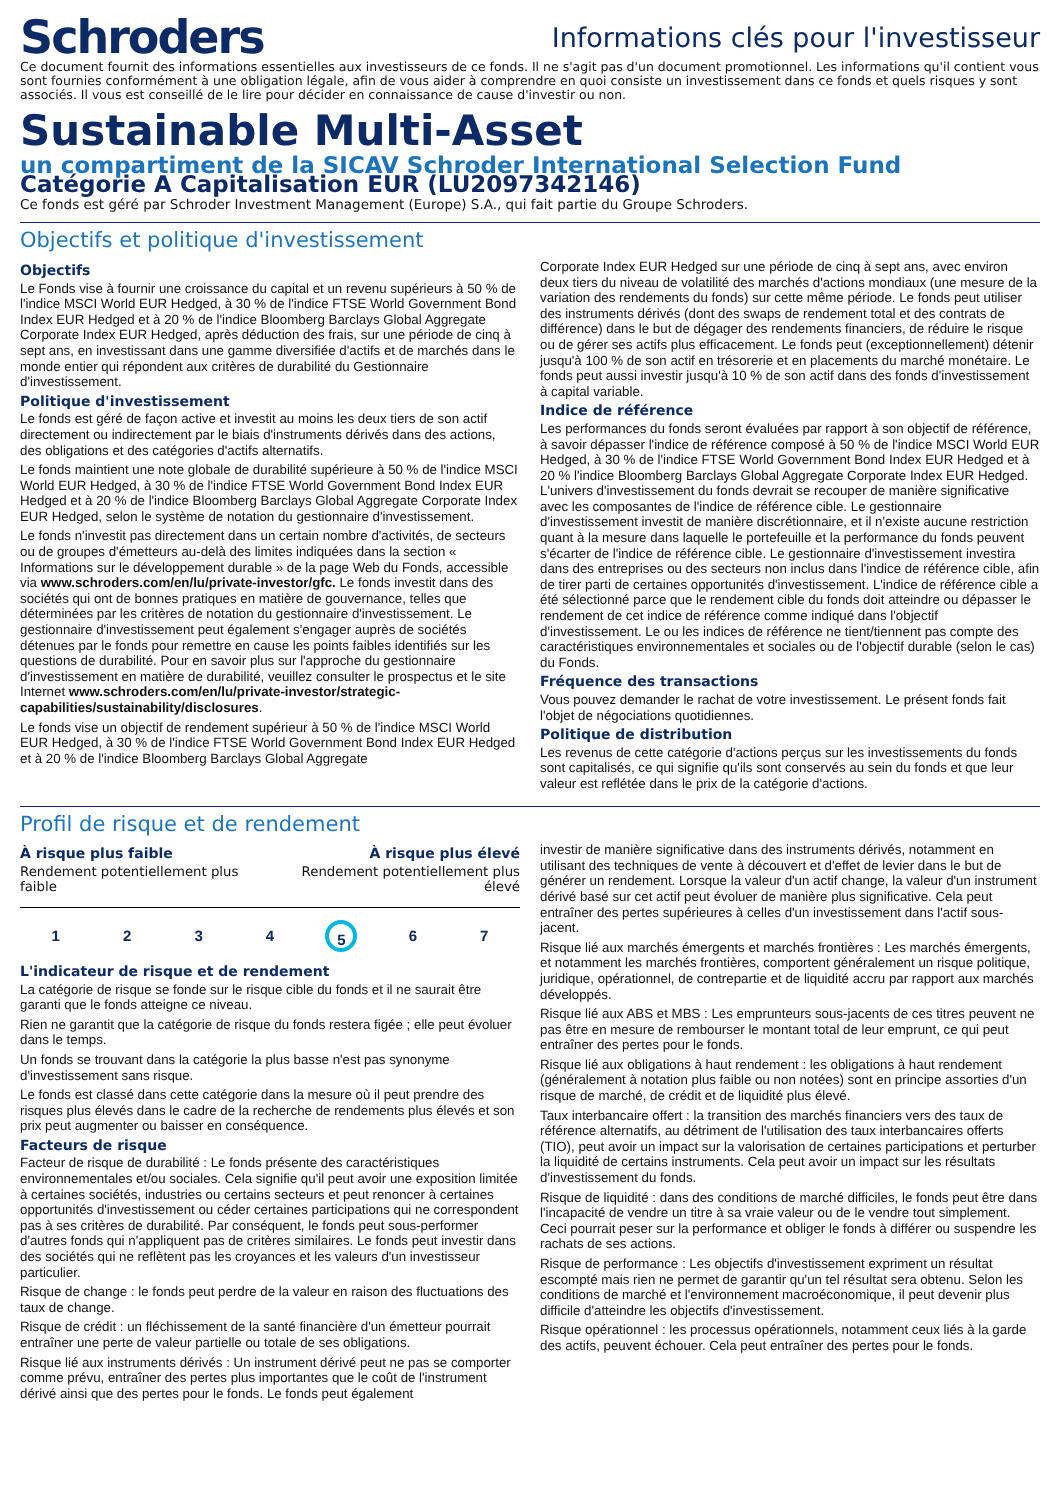Schroders
Informations clés pour l'investisseur
Ce document fournit des informations essentielles aux investisseurs de ce fonds. Il ne s'agit pas d'un document promotionnel. Les informations qu'il contient vous sont fournies conformément à une obligation légale, afin de vous aider à comprendre en quoi consiste un investissement dans ce fonds et quels risques y sont associés. Il vous est conseillé de le lire pour décider en connaissance de cause d'investir ou non.
Sustainable Multi-Asset
un compartiment de la SICAV Schroder International Selection Fund
Catégorie A Capitalisation EUR (LU2097342146)
Ce fonds est géré par Schroder Investment Management (Europe) S.A., qui fait partie du Groupe Schroders.
Objectifs et politique d'investissement
Objectifs
Le Fonds vise à fournir une croissance du capital et un revenu supérieurs à 50 % de l'indice MSCI World EUR Hedged, à 30 % de l'indice FTSE World Government Bond Index EUR Hedged et à 20 % de l'indice Bloomberg Barclays Global Aggregate Corporate Index EUR Hedged, après déduction des frais, sur une période de cinq à sept ans, en investissant dans une gamme diversifiée d'actifs et de marchés dans le monde entier qui répondent aux critères de durabilité du Gestionnaire d'investissement.
Politique d'investissement
Le fonds est géré de façon active et investit au moins les deux tiers de son actif directement ou indirectement par le biais d'instruments dérivés dans des actions, des obligations et des catégories d'actifs alternatifs.
Le fonds maintient une note globale de durabilité supérieure à 50 % de l'indice MSCI World EUR Hedged, à 30 % de l'indice FTSE World Government Bond Index EUR Hedged et à 20 % de l'indice Bloomberg Barclays Global Aggregate Corporate Index EUR Hedged, selon le système de notation du gestionnaire d'investissement.
Le fonds n'investit pas directement dans un certain nombre d'activités, de secteurs ou de groupes d'émetteurs au-delà des limites indiquées dans la section « Informations sur le développement durable » de la page Web du Fonds, accessible via www.schroders.com/en/lu/private-investor/gfc. Le fonds investit dans des sociétés qui ont de bonnes pratiques en matière de gouvernance, telles que déterminées par les critères de notation du gestionnaire d'investissement. Le gestionnaire d'investissement peut également s'engager auprès de sociétés détenues par le fonds pour remettre en cause les points faibles identifiés sur les questions de durabilité. Pour en savoir plus sur l'approche du gestionnaire d'investissement en matière de durabilité, veuillez consulter le prospectus et le site Internet www.schroders.com/en/lu/private-investor/strategic-capabilities/sustainability/disclosures.
Le fonds vise un objectif de rendement supérieur à 50 % de l'indice MSCI World EUR Hedged, à 30 % de l'indice FTSE World Government Bond Index EUR Hedged et à 20 % de l'indice Bloomberg Barclays Global Aggregate
Corporate Index EUR Hedged sur une période de cinq à sept ans, avec environ deux tiers du niveau de volatilité des marchés d'actions mondiaux (une mesure de la variation des rendements du fonds) sur cette même période. Le fonds peut utiliser des instruments dérivés (dont des swaps de rendement total et des contrats de différence) dans le but de dégager des rendements financiers, de réduire le risque ou de gérer ses actifs plus efficacement. Le fonds peut (exceptionnellement) détenir jusqu'à 100 % de son actif en trésorerie et en placements du marché monétaire. Le fonds peut aussi investir jusqu'à 10 % de son actif dans des fonds d'investissement à capital variable.
Indice de référence
Les performances du fonds seront évaluées par rapport à son objectif de référence, à savoir dépasser l'indice de référence composé à 50 % de l'indice MSCI World EUR Hedged, à 30 % de l'indice FTSE World Government Bond Index EUR Hedged et à 20 % l'indice Bloomberg Barclays Global Aggregate Corporate Index EUR Hedged. L'univers d'investissement du fonds devrait se recouper de manière significative avec les composantes de l'indice de référence cible. Le gestionnaire d'investissement investit de manière discrétionnaire, et il n'existe aucune restriction quant à la mesure dans laquelle le portefeuille et la performance du fonds peuvent s'écarter de l'indice de référence cible. Le gestionnaire d'investissement investira dans des entreprises ou des secteurs non inclus dans l'indice de référence cible, afin de tirer parti de certaines opportunités d'investissement. L'indice de référence cible a été sélectionné parce que le rendement cible du fonds doit atteindre ou dépasser le rendement de cet indice de référence comme indiqué dans l'objectif d'investissement. Le ou les indices de référence ne tient/tiennent pas compte des caractéristiques environnementales et sociales ou de l'objectif durable (selon le cas) du Fonds.
Fréquence des transactions
Vous pouvez demander le rachat de votre investissement. Le présent fonds fait l'objet de négociations quotidiennes.
Politique de distribution
Les revenus de cette catégorie d'actions perçus sur les investissements du fonds sont capitalisés, ce qui signifie qu'ils sont conservés au sein du fonds et que leur valeur est reflétée dans le prix de la catégorie d'actions.
Profil de risque et de rendement
À risque plus faible
Rendement potentiellement plus
faible
À risque plus élevé
Rendement potentiellement plus
élevé
1 2 3 4 5 6 7
L'indicateur de risque et de rendement
La catégorie de risque se fonde sur le risque cible du fonds et il ne saurait être garanti que le fonds atteigne ce niveau.
Rien ne garantit que la catégorie de risque du fonds restera figée ; elle peut évoluer dans le temps.
Un fonds se trouvant dans la catégorie la plus basse n'est pas synonyme d'investissement sans risque.
Le fonds est classé dans cette catégorie dans la mesure où il peut prendre des risques plus élevés dans le cadre de la recherche de rendements plus élevés et son prix peut augmenter ou baisser en conséquence.
Facteurs de risque
Facteur de risque de durabilité : Le fonds présente des caractéristiques environnementales et/ou sociales. Cela signifie qu'il peut avoir une exposition limitée à certaines sociétés, industries ou certains secteurs et peut renoncer à certaines opportunités d'investissement ou céder certaines participations qui ne correspondent pas à ses critères de durabilité. Par conséquent, le fonds peut sous-performer d'autres fonds qui n'appliquent pas de critères similaires. Le fonds peut investir dans des sociétés qui ne reflètent pas les croyances et les valeurs d'un investisseur particulier.
Risque de change : le fonds peut perdre de la valeur en raison des fluctuations des taux de change.
Risque de crédit : un fléchissement de la santé financière d'un émetteur pourrait entraîner une perte de valeur partielle ou totale de ses obligations.
Risque lié aux instruments dérivés : Un instrument dérivé peut ne pas se comporter comme prévu, entraîner des pertes plus importantes que le coût de l'instrument dérivé ainsi que des pertes pour le fonds. Le fonds peut également
investir de manière significative dans des instruments dérivés, notamment en utilisant des techniques de vente à découvert et d'effet de levier dans le but de générer un rendement. Lorsque la valeur d'un actif change, la valeur d'un instrument dérivé basé sur cet actif peut évoluer de manière plus significative. Cela peut entraîner des pertes supérieures à celles d'un investissement dans l'actif sous-jacent.
Risque lié aux marchés émergents et marchés frontières : Les marchés émergents, et notamment les marchés frontières, comportent généralement un risque politique, juridique, opérationnel, de contrepartie et de liquidité accru par rapport aux marchés développés.
Risque lié aux ABS et MBS : Les emprunteurs sous-jacents de ces titres peuvent ne pas être en mesure de rembourser le montant total de leur emprunt, ce qui peut entraîner des pertes pour le fonds.
Risque lié aux obligations à haut rendement : les obligations à haut rendement (généralement à notation plus faible ou non notées) sont en principe assorties d'un risque de marché, de crédit et de liquidité plus élevé.
Taux interbancaire offert : la transition des marchés financiers vers des taux de référence alternatifs, au détriment de l'utilisation des taux interbancaires offerts (TIO), peut avoir un impact sur la valorisation de certaines participations et perturber la liquidité de certains instruments. Cela peut avoir un impact sur les résultats d'investissement du fonds.
Risque de liquidité : dans des conditions de marché difficiles, le fonds peut être dans l'incapacité de vendre un titre à sa vraie valeur ou de le vendre tout simplement. Ceci pourrait peser sur la performance et obliger le fonds à différer ou suspendre les rachats de ses actions.
Risque de performance : Les objectifs d'investissement expriment un résultat escompté mais rien ne permet de garantir qu'un tel résultat sera obtenu. Selon les conditions de marché et l'environnement macroéconomique, il peut devenir plus difficile d'atteindre les objectifs d'investissement.
Risque opérationnel : les processus opérationnels, notamment ceux liés à la garde des actifs, peuvent échouer. Cela peut entraîner des pertes pour le fonds.